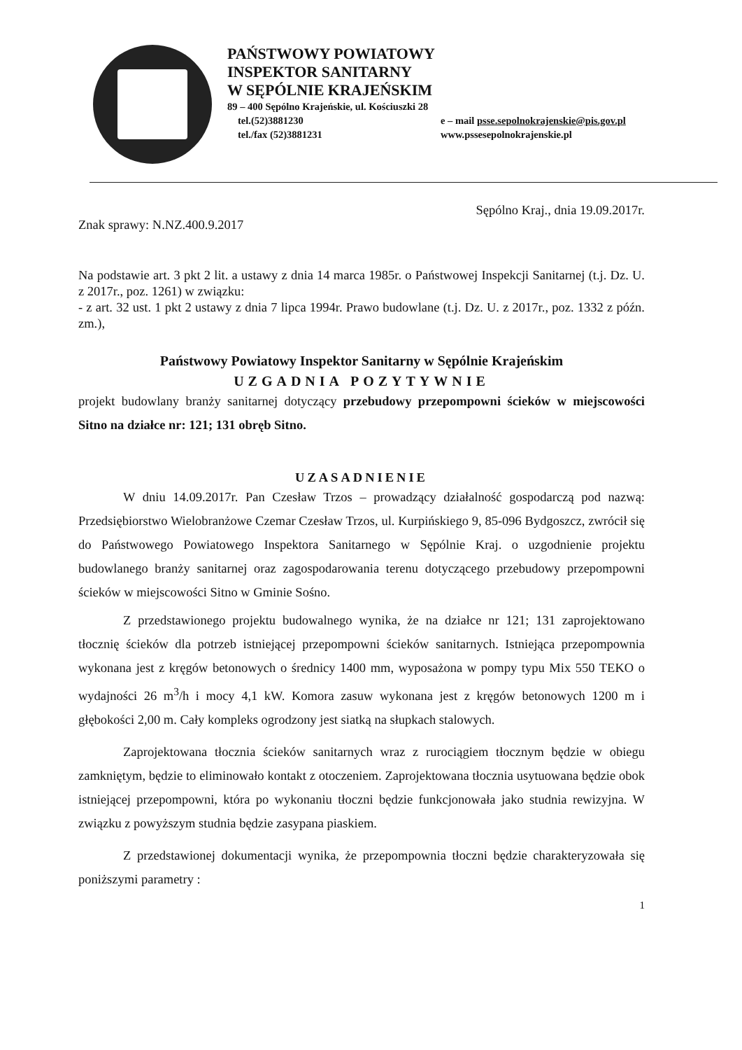PAŃSTWOWY POWIATOWY
INSPEKTOR SANITARNY
W SĘPÓLNIE KRAJEŃSKIM
89 – 400 Sępólno Krajeńskie, ul. Kościuszki 28
tel.(52)3881230 e – mail psse.sepolnokrajenskie@pis.gov.pl
tel./fax (52)3881231 www.pssesepolnokrajenskie.pl
Sępólno Kraj., dnia 19.09.2017r.
Znak sprawy: N.NZ.400.9.2017
Na podstawie art. 3 pkt 2 lit. a ustawy z dnia 14 marca 1985r. o Państwowej Inspekcji Sanitarnej (t.j. Dz. U. z 2017r., poz. 1261) w związku:
- z art. 32 ust. 1 pkt 2 ustawy z dnia 7 lipca 1994r. Prawo budowlane (t.j. Dz. U. z 2017r., poz. 1332 z późn. zm.),
Państwowy Powiatowy Inspektor Sanitarny w Sępólnie Krajeńskim
UZGADNIA POZYTYWNIE
projekt budowlany branży sanitarnej dotyczący przebudowy przepompowni ścieków w miejscowości Sitno na działce nr: 121; 131 obręb Sitno.
UZASADNIENIE
W dniu 14.09.2017r. Pan Czesław Trzos – prowadzący działalność gospodarczą pod nazwą: Przedsiębiorstwo Wielobranżowe Czemar Czesław Trzos, ul. Kurpińskiego 9, 85-096 Bydgoszcz, zwrócił się do Państwowego Powiatowego Inspektora Sanitarnego w Sępólnie Kraj. o uzgodnienie projektu budowlanego branży sanitarnej oraz zagospodarowania terenu dotyczącego przebudowy przepompowni ścieków w miejscowości Sitno w Gminie Sośno.
Z przedstawionego projektu budowalnego wynika, że na działce nr 121; 131 zaprojektowano tłocznię ścieków dla potrzeb istniejącej przepompowni ścieków sanitarnych. Istniejąca przepompownia wykonana jest z kręgów betonowych o średnicy 1400 mm, wyposażona w pompy typu Mix 550 TEKO o wydajności 26 m<sup>3</sup>/h i mocy 4,1 kW. Komora zasuw wykonana jest z kręgów betonowych 1200 m i głębokości 2,00 m. Cały kompleks ogrodzony jest siatką na słupkach stalowych.
Zaprojektowana tłocznia ścieków sanitarnych wraz z rurociągiem tłocznym będzie w obiegu zamkniętym, będzie to eliminowało kontakt z otoczeniem. Zaprojektowana tłocznia usytuowana będzie obok istniejącej przepompowni, która po wykonaniu tłoczni będzie funkcjonowała jako studnia rewizyjna. W związku z powyższym studnia będzie zasypana piaskiem.
Z przedstawionej dokumentacji wynika, że przepompownia tłoczni będzie charakteryzowała się poniższymi parametry :
1